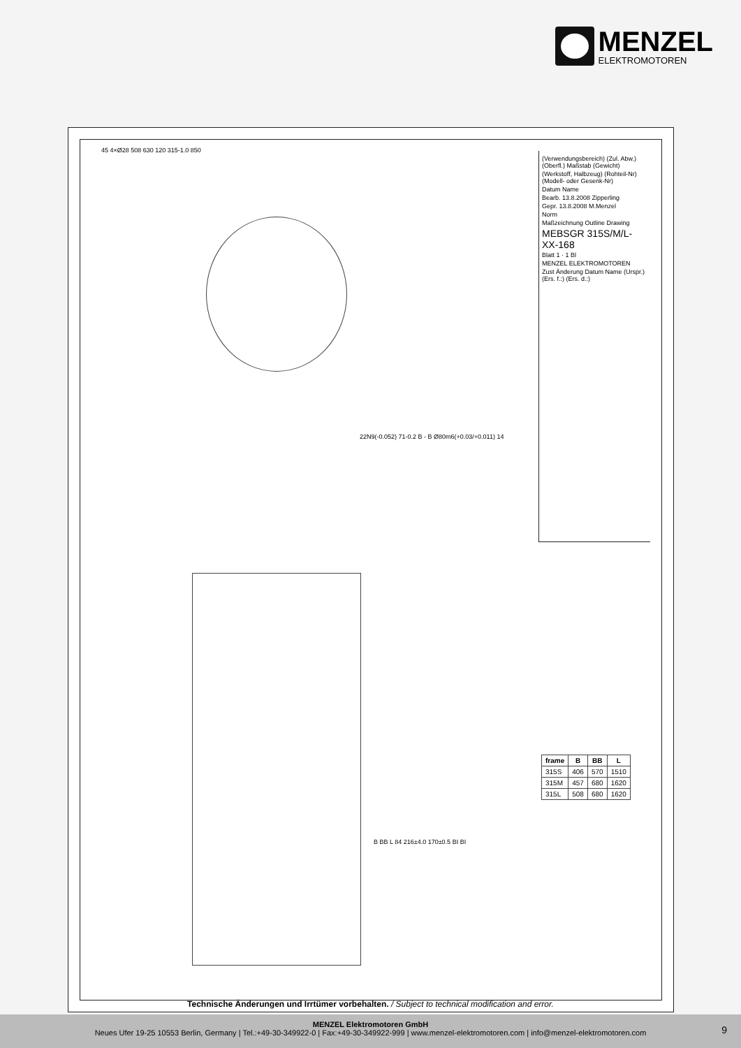MENZEL
ELEKTROMOTOREN
(Verwendungsbereich) (Zul. Abw.) (Oberfl.) Maßstab (Gewicht)
(Werkstoff, Halbzeug) (Rohteil-Nr) (Modell- oder Gesenk-Nr)
Datum Name
Bearb. 13.8.2008 Zipperling
Gepr. 13.8.2008 M.Menzel
Norm
Maßzeichnung Outline Drawing
MEBSGR 315S/M/L-XX-168
Blatt 1 · 1 Bl
MENZEL ELEKTROMOTOREN
Zust Änderung Datum Name (Urspr.) (Ers. f.:) (Ers. d.:)
45 4×Ø28 508 630 120 315-1.0 850
22N9(-0.052) 71-0.2 B - B Ø80m6(+0.03/+0.011) 14
B BB L 84 216±4.0 170±0.5 BI BI
| frame | B | BB | L |
| --- | --- | --- | --- |
| 315S | 406 | 570 | 1510 |
| 315M | 457 | 680 | 1620 |
| 315L | 508 | 680 | 1620 |
Technische Änderungen und Irrtümer vorbehalten. / Subject to technical modification and error.
MENZEL Elektromotoren GmbH
Neues Ufer 19-25 10553 Berlin, Germany | Tel.:+49-30-349922-0 | Fax:+49-30-349922-999 | www.menzel-elektromotoren.com | info@menzel-elektromotoren.com
9